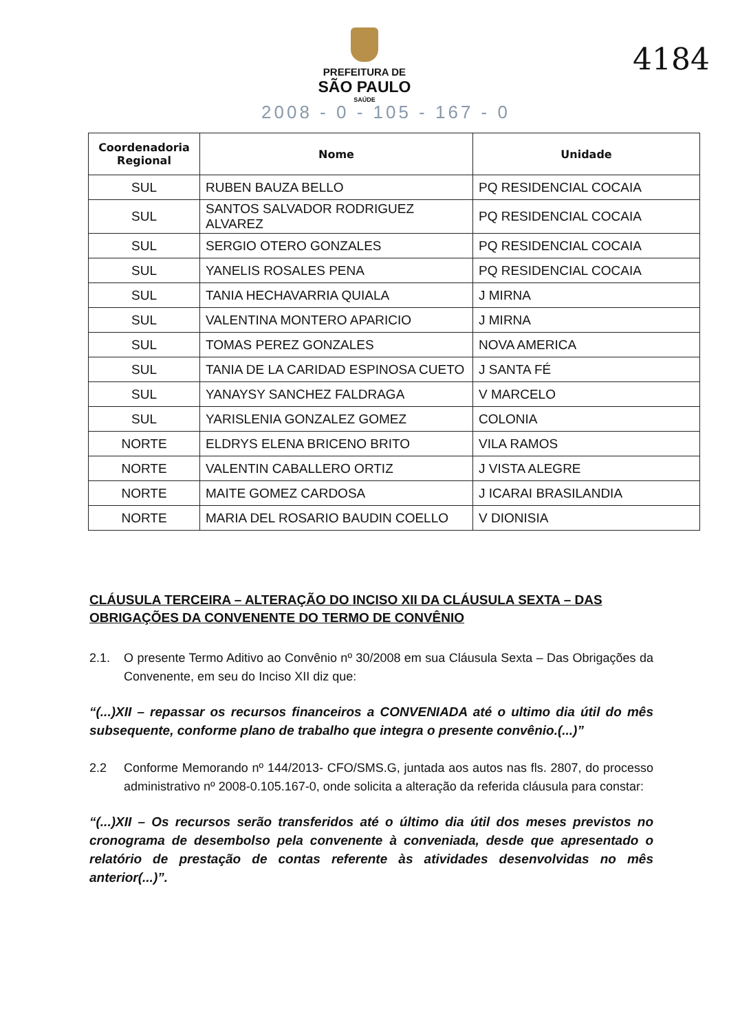PREFEITURA DE
SÃO PAULO
SAÚDE
2008 - 0 - 105 - 167 - 0
4184
| Coordenadoria Regional | Nome | Unidade |
| --- | --- | --- |
| SUL | RUBEN BAUZA BELLO | PQ RESIDENCIAL COCAIA |
| SUL | SANTOS SALVADOR RODRIGUEZ ALVAREZ | PQ RESIDENCIAL COCAIA |
| SUL | SERGIO OTERO GONZALES | PQ RESIDENCIAL COCAIA |
| SUL | YANELIS ROSALES PENA | PQ RESIDENCIAL COCAIA |
| SUL | TANIA HECHAVARRIA QUIALA | J MIRNA |
| SUL | VALENTINA MONTERO APARICIO | J MIRNA |
| SUL | TOMAS PEREZ GONZALES | NOVA AMERICA |
| SUL | TANIA DE LA CARIDAD ESPINOSA CUETO | J SANTA FÉ |
| SUL | YANAYSY SANCHEZ FALDRAGA | V MARCELO |
| SUL | YARISLENIA GONZALEZ GOMEZ | COLONIA |
| NORTE | ELDRYS ELENA BRICENO BRITO | VILA RAMOS |
| NORTE | VALENTIN CABALLERO ORTIZ | J VISTA ALEGRE |
| NORTE | MAITE GOMEZ CARDOSA | J ICARAI BRASILANDIA |
| NORTE | MARIA DEL ROSARIO BAUDIN COELLO | V DIONISIA |
CLÁUSULA TERCEIRA – ALTERAÇÃO DO INCISO XII DA CLÁUSULA SEXTA – DAS OBRIGAÇÕES DA CONVENENTE DO TERMO DE CONVÊNIO
2.1. O presente Termo Aditivo ao Convênio nº 30/2008 em sua Cláusula Sexta – Das Obrigações da Convenente, em seu do Inciso XII diz que:
“(...)XII – repassar os recursos financeiros a CONVENIADA até o ultimo dia útil do mês subsequente, conforme plano de trabalho que integra o presente convênio.(...)”
2.2 Conforme Memorando nº 144/2013- CFO/SMS.G, juntada aos autos nas fls. 2807, do processo administrativo nº 2008-0.105.167-0, onde solicita a alteração da referida cláusula para constar:
“(...)XII – Os recursos serão transferidos até o último dia útil dos meses previstos no cronograma de desembolso pela convenente à conveniada, desde que apresentado o relatório de prestação de contas referente às atividades desenvolvidas no mês anterior(...)”.